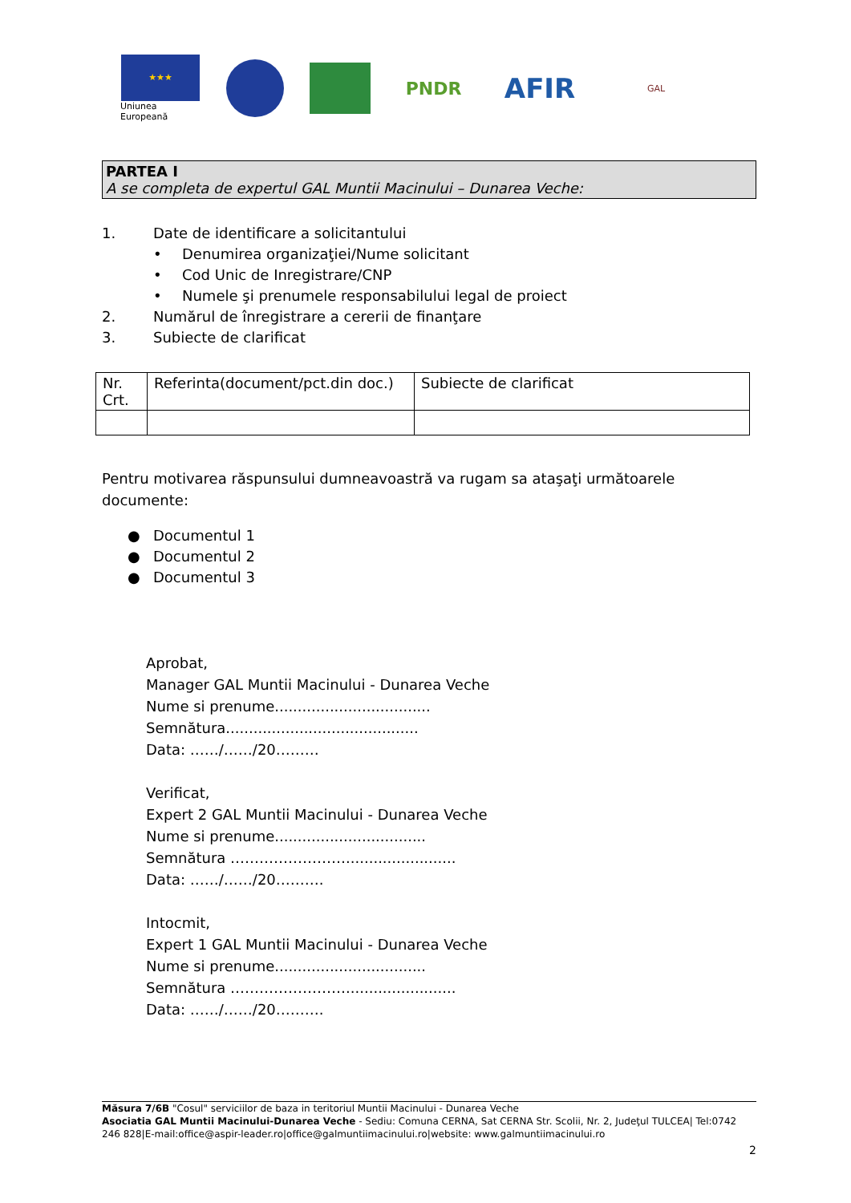★★★
Uniunea Europeană
PNDR
AFIR
GAL
PARTEA I
A se completa de expertul GAL Muntii Macinului – Dunarea Veche:
1. Date de identificare a solicitantului
• Denumirea organizaţiei/Nume solicitant
• Cod Unic de Inregistrare/CNP
• Numele şi prenumele responsabilului legal de proiect
2. Numărul de înregistrare a cererii de finanţare
3. Subiecte de clarificat
| Nr. Crt. | Referinta(document/pct.din doc.) | Subiecte de clarificat |
Pentru motivarea răspunsului dumneavoastră va rugam sa ataşaţi următoarele documente:
● Documentul 1
● Documentul 2
● Documentul 3
Aprobat,
Manager GAL Muntii Macinului - Dunarea Veche
Nume si prenume..................................
Semnătura..........................................
Data: ……/……/20………
Verificat,
Expert 2 GAL Muntii Macinului - Dunarea Veche
Nume si prenume.................................
Semnătura ……………………........................
Data: ……/……/20……….
Intocmit,
Expert 1 GAL Muntii Macinului - Dunarea Veche
Nume si prenume.................................
Semnătura ……………………........................
Data: ……/……/20……….
Măsura 7/6B "Cosul" serviciilor de baza in teritoriul Muntii Macinului - Dunarea Veche
Asociatia GAL Muntii Macinului-Dunarea Veche - Sediu: Comuna CERNA, Sat CERNA Str. Scolii, Nr. 2, Judeţul TULCEA| Tel:0742 246 828|E-mail:office@aspir-leader.ro|office@galmuntiimacinului.ro|website: www.galmuntiimacinului.ro
2